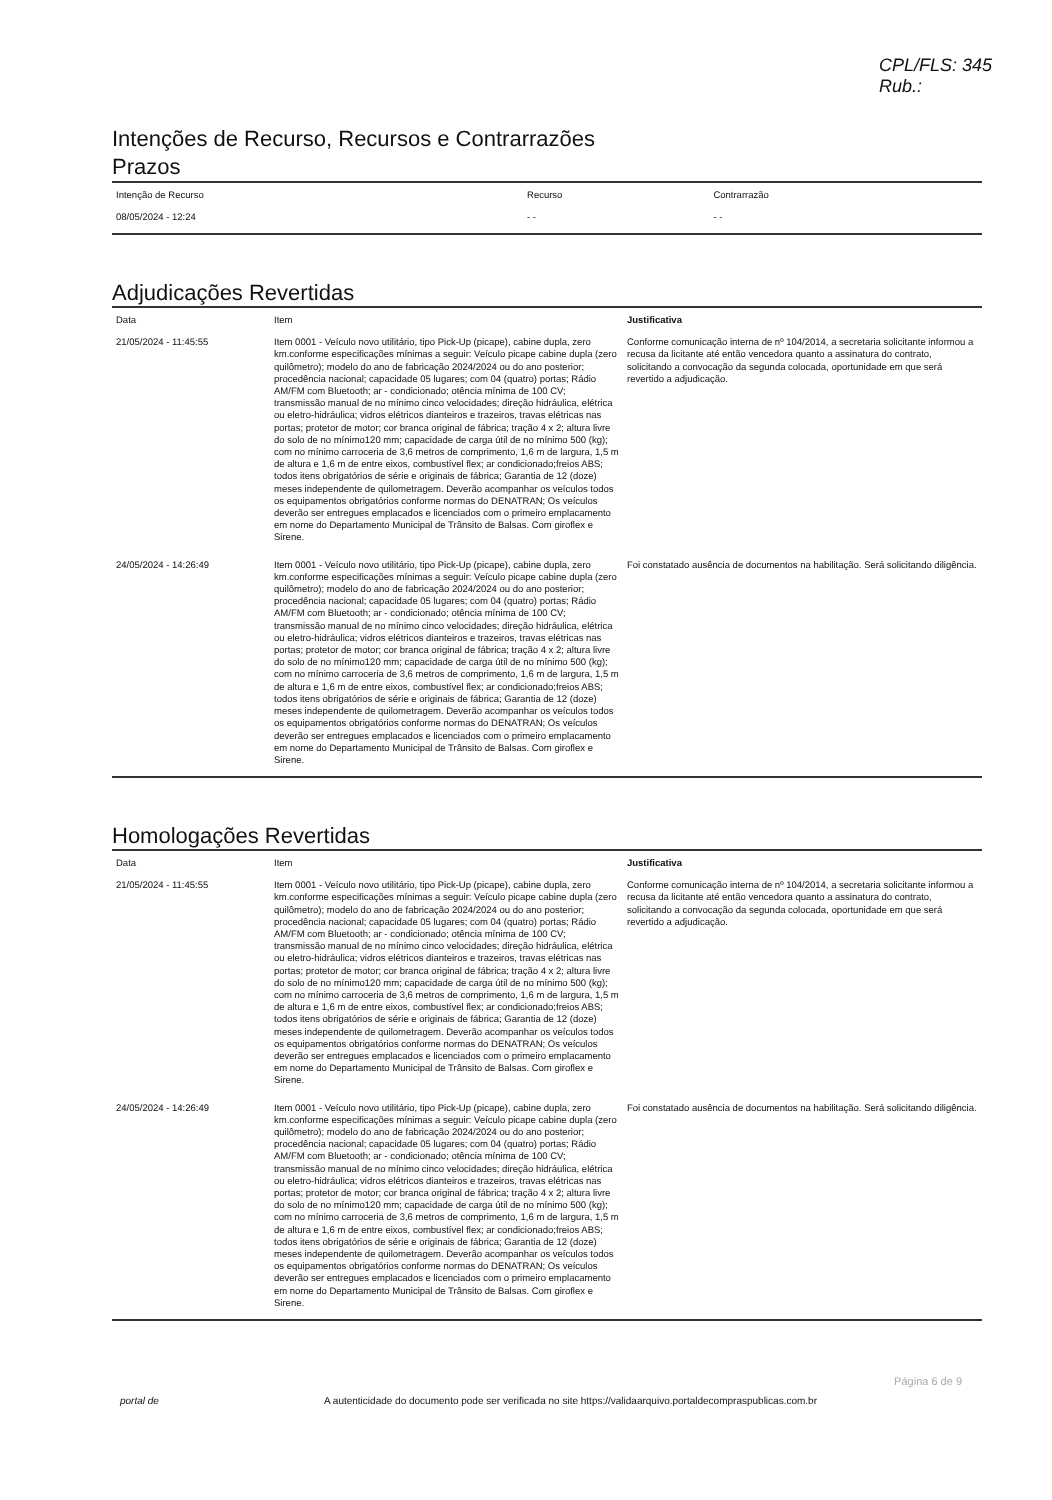CPL/FLS: 345
Rub.:
Intenções de Recurso, Recursos e Contrarrazões
Prazos
| Intenção de Recurso | Recurso | Contrarrazão |
| --- | --- | --- |
| 08/05/2024 - 12:24 | - - | - - |
Adjudicações Revertidas
| Data | Item | Justificativa |
| --- | --- | --- |
| 21/05/2024 - 11:45:55 | Item 0001 - Veículo novo utilitário, tipo Pick-Up (picape), cabine dupla, zero km.conforme especificações mínimas a seguir: Veículo picape cabine dupla (zero quilômetro); modelo do ano de fabricação 2024/2024 ou do ano posterior; procedência nacional; capacidade 05 lugares; com 04 (quatro) portas; Rádio AM/FM com Bluetooth; ar - condicionado; otência mínima de 100 CV; transmissão manual de no mínimo cinco velocidades; direção hidráulica, elétrica ou eletro-hidráulica; vidros elétricos dianteiros e trazeiros, travas elétricas nas portas; protetor de motor; cor branca original de fábrica; tração 4 x 2; altura livre do solo de no mínimo120 mm; capacidade de carga útil de no mínimo 500 (kg); com no mínimo carroceria de 3,6 metros de comprimento, 1,6 m de largura, 1,5 m de altura e 1,6 m de entre eixos, combustível flex; ar condicionado;freios ABS; todos itens obrigatórios de série e originais de fábrica; Garantia de 12 (doze) meses independente de quilometragem. Deverão acompanhar os veículos todos os equipamentos obrigatórios conforme normas do DENATRAN; Os veículos deverão ser entregues emplacados e licenciados com o primeiro emplacamento em nome do Departamento Municipal de Trânsito de Balsas. Com giroflex e Sirene. | Conforme comunicação interna de nº 104/2014, a secretaria solicitante informou a recusa da licitante até então vencedora quanto a assinatura do contrato, solicitando a convocação da segunda colocada, oportunidade em que será revertido a adjudicação. |
| 24/05/2024 - 14:26:49 | Item 0001 - Veículo novo utilitário, tipo Pick-Up (picape), cabine dupla, zero km.conforme especificações mínimas a seguir: Veículo picape cabine dupla (zero quilômetro); modelo do ano de fabricação 2024/2024 ou do ano posterior; procedência nacional; capacidade 05 lugares; com 04 (quatro) portas; Rádio AM/FM com Bluetooth; ar - condicionado; otência mínima de 100 CV; transmissão manual de no mínimo cinco velocidades; direção hidráulica, elétrica ou eletro-hidráulica; vidros elétricos dianteiros e trazeiros, travas elétricas nas portas; protetor de motor; cor branca original de fábrica; tração 4 x 2; altura livre do solo de no mínimo120 mm; capacidade de carga útil de no mínimo 500 (kg); com no mínimo carroceria de 3,6 metros de comprimento, 1,6 m de largura, 1,5 m de altura e 1,6 m de entre eixos, combustível flex; ar condicionado;freios ABS; todos itens obrigatórios de série e originais de fábrica; Garantia de 12 (doze) meses independente de quilometragem. Deverão acompanhar os veículos todos os equipamentos obrigatórios conforme normas do DENATRAN; Os veículos deverão ser entregues emplacados e licenciados com o primeiro emplacamento em nome do Departamento Municipal de Trânsito de Balsas. Com giroflex e Sirene. | Foi constatado ausência de documentos na habilitação. Será solicitando diligência. |
Homologações Revertidas
| Data | Item | Justificativa |
| --- | --- | --- |
| 21/05/2024 - 11:45:55 | Item 0001 - Veículo novo utilitário, tipo Pick-Up (picape), cabine dupla, zero km.conforme especificações mínimas a seguir: Veículo picape cabine dupla (zero quilômetro); modelo do ano de fabricação 2024/2024 ou do ano posterior; procedência nacional; capacidade 05 lugares; com 04 (quatro) portas; Rádio AM/FM com Bluetooth; ar - condicionado; otência mínima de 100 CV; transmissão manual de no mínimo cinco velocidades; direção hidráulica, elétrica ou eletro-hidráulica; vidros elétricos dianteiros e trazeiros, travas elétricas nas portas; protetor de motor; cor branca original de fábrica; tração 4 x 2; altura livre do solo de no mínimo120 mm; capacidade de carga útil de no mínimo 500 (kg); com no mínimo carroceria de 3,6 metros de comprimento, 1,6 m de largura, 1,5 m de altura e 1,6 m de entre eixos, combustível flex; ar condicionado;freios ABS; todos itens obrigatórios de série e originais de fábrica; Garantia de 12 (doze) meses independente de quilometragem. Deverão acompanhar os veículos todos os equipamentos obrigatórios conforme normas do DENATRAN; Os veículos deverão ser entregues emplacados e licenciados com o primeiro emplacamento em nome do Departamento Municipal de Trânsito de Balsas. Com giroflex e Sirene. | Conforme comunicação interna de nº 104/2014, a secretaria solicitante informou a recusa da licitante até então vencedora quanto a assinatura do contrato, solicitando a convocação da segunda colocada, oportunidade em que será revertido a adjudicação. |
| 24/05/2024 - 14:26:49 | Item 0001 - Veículo novo utilitário, tipo Pick-Up (picape), cabine dupla, zero km.conforme especificações mínimas a seguir: Veículo picape cabine dupla (zero quilômetro); modelo do ano de fabricação 2024/2024 ou do ano posterior; procedência nacional; capacidade 05 lugares; com 04 (quatro) portas; Rádio AM/FM com Bluetooth; ar - condicionado; otência mínima de 100 CV; transmissão manual de no mínimo cinco velocidades; direção hidráulica, elétrica ou eletro-hidráulica; vidros elétricos dianteiros e trazeiros, travas elétricas nas portas; protetor de motor; cor branca original de fábrica; tração 4 x 2; altura livre do solo de no mínimo120 mm; capacidade de carga útil de no mínimo 500 (kg); com no mínimo carroceria de 3,6 metros de comprimento, 1,6 m de largura, 1,5 m de altura e 1,6 m de entre eixos, combustível flex; ar condicionado;freios ABS; todos itens obrigatórios de série e originais de fábrica; Garantia de 12 (doze) meses independente de quilometragem. Deverão acompanhar os veículos todos os equipamentos obrigatórios conforme normas do DENATRAN; Os veículos deverão ser entregues emplacados e licenciados com o primeiro emplacamento em nome do Departamento Municipal de Trânsito de Balsas. Com giroflex e Sirene. | Foi constatado ausência de documentos na habilitação. Será solicitando diligência. |
Página 6 de 9
portal de A autenticidade do documento pode ser verificada no site https://validaarquivo.portaldecompraspublicas.com.br